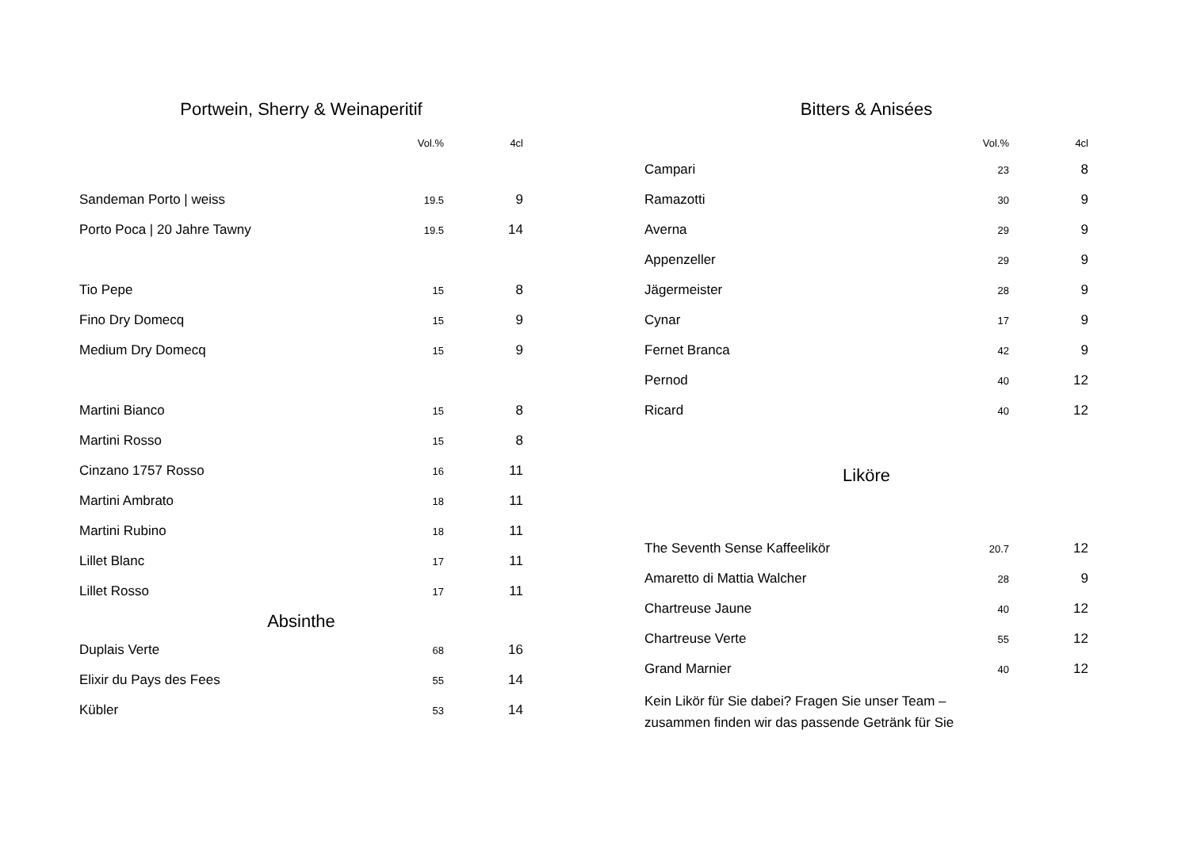Portwein, Sherry & Weinaperitif
| | Vol.% | 4cl |
| --- | --- | --- |
| Sandeman Porto / weiss | 19.5 | 9 |
| Porto Poca / 20 Jahre Tawny | 19.5 | 14 |
| Tio Pepe | 15 | 8 |
| Fino Dry Domecq | 15 | 9 |
| Medium Dry Domecq | 15 | 9 |
| Martini Bianco | 15 | 8 |
| Martini Rosso | 15 | 8 |
| Cinzano 1757 Rosso | 16 | 11 |
| Martini Ambrato | 18 | 11 |
| Martini Rubino | 18 | 11 |
| Lillet Blanc | 17 | 11 |
| Lillet Rosso | 17 | 11 |
Absinthe
| Duplais Verte | 68 | 16 |
| Elixir du Pays des Fees | 55 | 14 |
| Kübler | 53 | 14 |
Bitters & Anisées
| | Vol.% | 4cl |
| --- | --- | --- |
| Campari | 23 | 8 |
| Ramazotti | 30 | 9 |
| Averna | 29 | 9 |
| Appenzeller | 29 | 9 |
| Jägermeister | 28 | 9 |
| Cynar | 17 | 9 |
| Fernet Branca | 42 | 9 |
| Pernod | 40 | 12 |
| Ricard | 40 | 12 |
Liköre
| The Seventh Sense Kaffeelikör | 20.7 | 12 |
| Amaretto di Mattia Walcher | 28 | 9 |
| Chartreuse Jaune | 40 | 12 |
| Chartreuse Verte | 55 | 12 |
| Grand Marnier | 40 | 12 |
Kein Likör für Sie dabei? Fragen Sie unser Team –
zusammen finden wir das passende Getränk für Sie